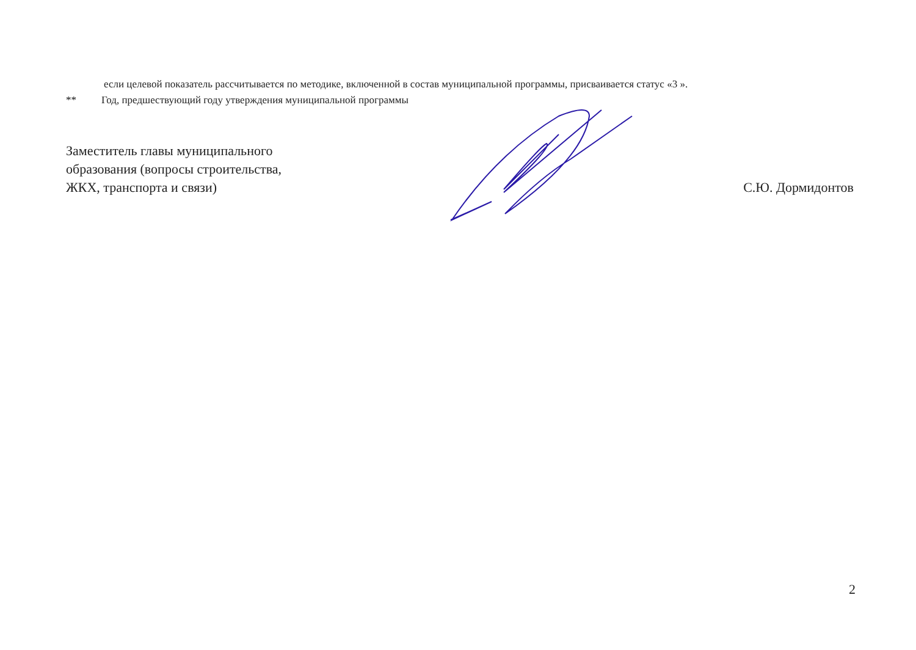если целевой показатель рассчитывается по методике, включенной в состав муниципальной программы, присваивается статус «3 ».
** Год, предшествующий году утверждения муниципальной программы
Заместитель главы муниципального
образования (вопросы строительства,
ЖКХ, транспорта и связи)
С.Ю. Дормидонтов
2